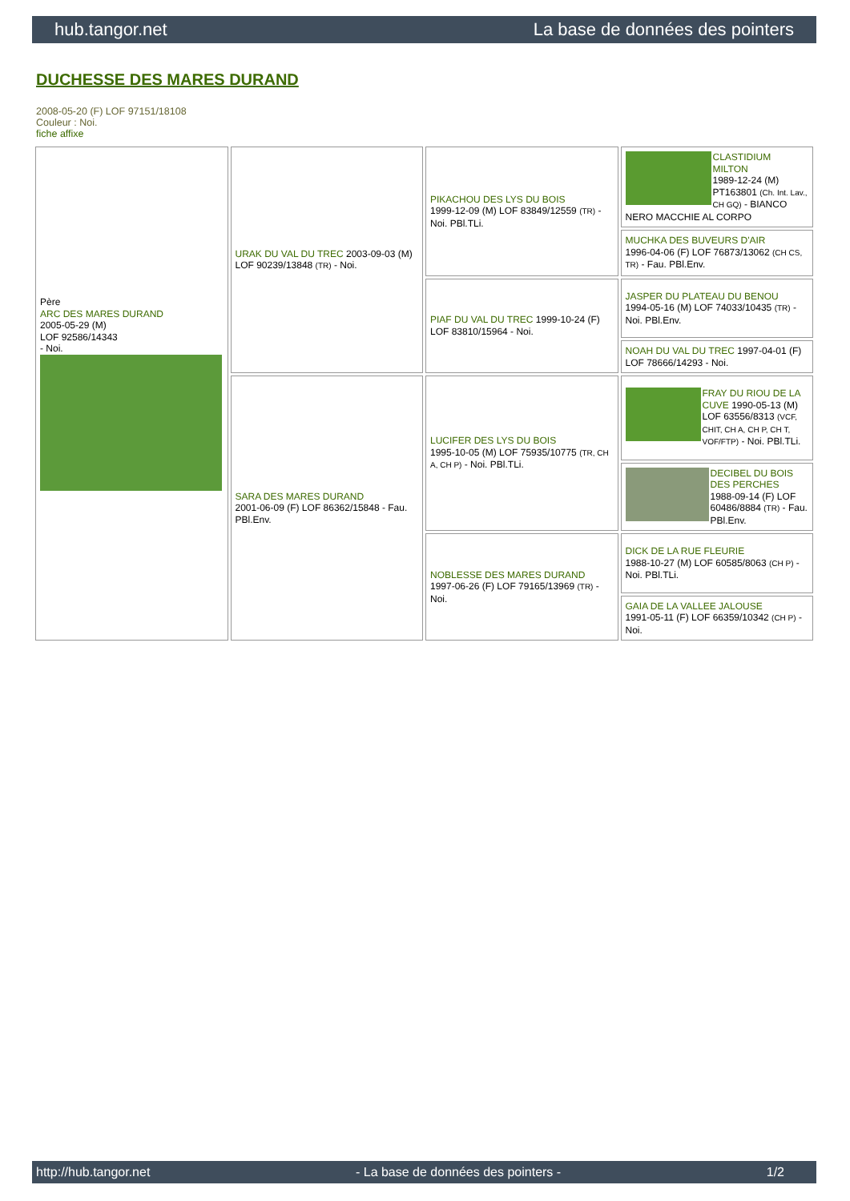hub.tangor.net La base de données des pointers
DUCHESSE DES MARES DURAND
2008-05-20 (F) LOF 97151/18108
Couleur : Noi.
fiche affixe
| Père ARC DES MARES DURAND 2005-05-29 (M) LOF 92586/14343 - Noi. | URAK DU VAL DU TREC 2003-09-03 (M) LOF 90239/13848 (TR) - Noi. | PIKACHOU DES LYS DU BOIS 1999-12-09 (M) LOF 83849/12559 (TR) - Noi. PBl.TLi. | CLASTIDIUM MILTON 1989-12-24 (M) PT163801 (Ch. Int. Lav., CH GQ) - BIANCO NERO MACCHIE AL CORPO |
| | | | MUCHKA DES BUVEURS D'AIR 1996-04-06 (F) LOF 76873/13062 (CH CS, TR) - Fau. PBl.Env. |
| | | PIAF DU VAL DU TREC 1999-10-24 (F) LOF 83810/15964 - Noi. | JASPER DU PLATEAU DU BENOU 1994-05-16 (M) LOF 74033/10435 (TR) - Noi. PBl.Env. |
| | | | NOAH DU VAL DU TREC 1997-04-01 (F) LOF 78666/14293 - Noi. |
| | SARA DES MARES DURAND 2001-06-09 (F) LOF 86362/15848 - Fau. PBl.Env. | LUCIFER DES LYS DU BOIS 1995-10-05 (M) LOF 75935/10775 (TR, CH A, CH P) - Noi. PBl.TLi. | FRAY DU RIOU DE LA CUVE 1990-05-13 (M) LOF 63556/8313 (VCF, CHIT, CH A, CH P, CH T, VOF/FTP) - Noi. PBl.TLi. |
| | | | DECIBEL DU BOIS DES PERCHES 1988-09-14 (F) LOF 60486/8884 (TR) - Fau. PBl.Env. |
| | | NOBLESSE DES MARES DURAND 1997-06-26 (F) LOF 79165/13969 (TR) - Noi. | DICK DE LA RUE FLEURIE 1988-10-27 (M) LOF 60585/8063 (CH P) - Noi. PBl.TLi. |
| | | | GAIA DE LA VALLEE JALOUSE 1991-05-11 (F) LOF 66359/10342 (CH P) - Noi. |
http://hub.tangor.net - La base de données des pointers - 1/2